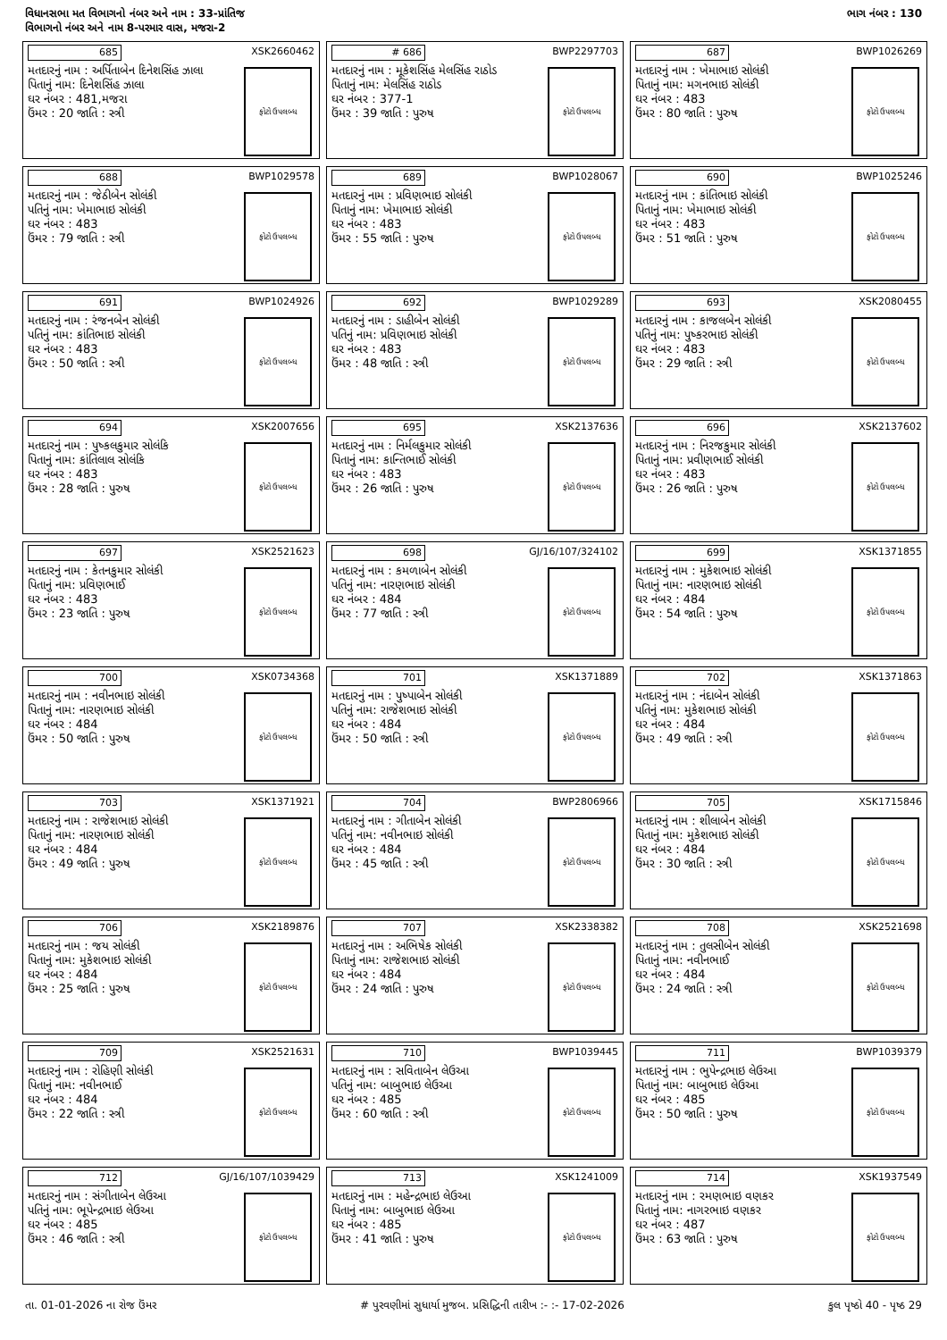વિધાનસભા મત વિભાગનો નંબર અને નામ : 33-પ્રાંતિજ
વિભાગનો નંબર અને નામ 8-પરમાર વાસ, મજરા-2
ભાગ નંબર : 130
685 XSK2660462
મતદારનું નામ : અર્પિતાબેન દિનેશસિંહ ઝાલા
પિતાનું નામ: દિનેશસિંહ ઝાલા
ઘર નંબર : 481,મજરા
ઉંમર : 20 જાતિ : સ્ત્રી
ફોટો ઉપલબ્ધ
# 686 BWP2297703
મતદારનું નામ : મૂકેશસિંહ મેલસિંહ રાઠોડ
પિતાનું નામ: મેલસિંહ રાઠોડ
ઘર નંબર : 377-1
ઉંમર : 39 જાતિ : પુરુષ
ફોટો ઉપલબ્ધ
687 BWP1026269
મતદારનું નામ : ખેમાભાઇ સોલંકી
પિતાનું નામ: મગનભાઇ સોલંકી
ઘર નંબર : 483
ઉંમર : 80 જાતિ : પુરુષ
ફોટો ઉપલબ્ધ
688 BWP1029578
મતદારનું નામ : જેઠીબેન સોલંકી
પતિનું નામ: ખેમાભાઇ સોલંકી
ઘર નંબર : 483
ઉંમર : 79 જાતિ : સ્ત્રી
ફોટો ઉપલબ્ધ
689 BWP1028067
મતદારનું નામ : પ્રવિણભાઇ સોલંકી
પિતાનું નામ: ખેમાભાઇ સોલંકી
ઘર નંબર : 483
ઉંમર : 55 જાતિ : પુરુષ
ફોટો ઉપલબ્ધ
690 BWP1025246
મતદારનું નામ : કાંતિભાઇ સોલંકી
પિતાનું નામ: ખેમાભાઇ સોલંકી
ઘર નંબર : 483
ઉંમર : 51 જાતિ : પુરુષ
ફોટો ઉપલબ્ધ
691 BWP1024926
મતદારનું નામ : રંજનબેન સોલંકી
પતિનું નામ: કાંતિભાઇ સોલંકી
ઘર નંબર : 483
ઉંમર : 50 જાતિ : સ્ત્રી
ફોટો ઉપલબ્ધ
692 BWP1029289
મતદારનું નામ : ડાહીબેન સોલંકી
પતિનું નામ: પ્રવિણભાઇ સોલંકી
ઘર નંબર : 483
ઉંમર : 48 જાતિ : સ્ત્રી
ફોટો ઉપલબ્ધ
693 XSK2080455
મતદારનું નામ : કાજલબેન સોલંકી
પતિનું નામ: પુષ્કરભાઇ સોલંકી
ઘર નંબર : 483
ઉંમર : 29 જાતિ : સ્ત્રી
ફોટો ઉપલબ્ધ
694 XSK2007656
મતદારનું નામ : પુષ્કલકુમાર સોલંકિ
પિતાનું નામ: કાંતિલાલ સોલંકિ
ઘર નંબર : 483
ઉંમર : 28 જાતિ : પુરુષ
ફોટો ઉપલબ્ધ
695 XSK2137636
મતદારનું નામ : નિર્મલકુમાર સોલંકી
પિતાનું નામ: કાન્તિભાઈ સોલંકી
ઘર નંબર : 483
ઉંમર : 26 જાતિ : પુરુષ
ફોટો ઉપલબ્ધ
696 XSK2137602
મતદારનું નામ : નિરજકુમાર સોલંકી
પિતાનું નામ: પ્રવીણભાઈ સોલંકી
ઘર નંબર : 483
ઉંમર : 26 જાતિ : પુરુષ
ફોટો ઉપલબ્ધ
697 XSK2521623
મતદારનું નામ : કેતનકુમાર સોલંકી
પિતાનું નામ: પ્રવિણભાઈ
ઘર નંબર : 483
ઉંમર : 23 જાતિ : પુરુષ
ફોટો ઉપલબ્ધ
698 GJ/16/107/324102
મતદારનું નામ : કમળાબેન સોલંકી
પતિનું નામ: નારણભાઇ સોલંકી
ઘર નંબર : 484
ઉંમર : 77 જાતિ : સ્ત્રી
ફોટો ઉપલબ્ધ
699 XSK1371855
મતદારનું નામ : મુકેશભાઇ સોલંકી
પિતાનું નામ: નારણભાઇ સોલંકી
ઘર નંબર : 484
ઉંમર : 54 જાતિ : પુરુષ
ફોટો ઉપલબ્ધ
700 XSK0734368
મતદારનું નામ : નવીનભાઇ સોલંકી
પિતાનું નામ: નારણભાઇ સોલંકી
ઘર નંબર : 484
ઉંમર : 50 જાતિ : પુરુષ
ફોટો ઉપલબ્ધ
701 XSK1371889
મતદારનું નામ : પુષ્પાબેન સોલંકી
પતિનું નામ: રાજેશભાઇ સોલંકી
ઘર નંબર : 484
ઉંમર : 50 જાતિ : સ્ત્રી
ફોટો ઉપલબ્ધ
702 XSK1371863
મતદારનું નામ : નંદાબેન સોલંકી
પતિનું નામ: મુકેશભાઇ સોલંકી
ઘર નંબર : 484
ઉંમર : 49 જાતિ : સ્ત્રી
ફોટો ઉપલબ્ધ
703 XSK1371921
મતદારનું નામ : રાજેશભાઇ સોલંકી
પિતાનું નામ: નારણભાઇ સોલંકી
ઘર નંબર : 484
ઉંમર : 49 જાતિ : પુરુષ
ફોટો ઉપલબ્ધ
704 BWP2806966
મતદારનું નામ : ગીતાબેન સોલંકી
પતિનું નામ: નવીનભાઇ સોલંકી
ઘર નંબર : 484
ઉંમર : 45 જાતિ : સ્ત્રી
ફોટો ઉપલબ્ધ
705 XSK1715846
મતદારનું નામ : શીલાબેન સોલંકી
પિતાનું નામ: મુકેશભાઇ સોલંકી
ઘર નંબર : 484
ઉંમર : 30 જાતિ : સ્ત્રી
ફોટો ઉપલબ્ધ
706 XSK2189876
મતદારનું નામ : જય સોલંકી
પિતાનું નામ: મુકેશભાઇ સોલંકી
ઘર નંબર : 484
ઉંમર : 25 જાતિ : પુરુષ
ફોટો ઉપલબ્ધ
707 XSK2338382
મતદારનું નામ : અભિષેક સોલંકી
પિતાનું નામ: રાજેશભાઇ સોલંકી
ઘર નંબર : 484
ઉંમર : 24 જાતિ : પુરુષ
ફોટો ઉપલબ્ધ
708 XSK2521698
મતદારનું નામ : તુલસીબેન સોલંકી
પિતાનું નામ: નવીનભાઈ
ઘર નંબર : 484
ઉંમર : 24 જાતિ : સ્ત્રી
ફોટો ઉપલબ્ધ
709 XSK2521631
મતદારનું નામ : રોહિણી સોલંકી
પિતાનું નામ: નવીનભાઈ
ઘર નંબર : 484
ઉંમર : 22 જાતિ : સ્ત્રી
ફોટો ઉપલબ્ધ
710 BWP1039445
મતદારનું નામ : સવિતાબેન લેઉઆ
પતિનું નામ: બાબુભાઇ લેઉઆ
ઘર નંબર : 485
ઉંમર : 60 જાતિ : સ્ત્રી
ફોટો ઉપલબ્ધ
711 BWP1039379
મતદારનું નામ : ભુપેન્દ્રભાઇ લેઉઆ
પિતાનું નામ: બાબુભાઇ લેઉઆ
ઘર નંબર : 485
ઉંમર : 50 જાતિ : પુરુષ
ફોટો ઉપલબ્ધ
712 GJ/16/107/1039429
મતદારનું નામ : સંગીતાબેન લેઉઆ
પતિનું નામ: ભૂપેન્દ્રભાઇ લેઉઆ
ઘર નંબર : 485
ઉંમર : 46 જાતિ : સ્ત્રી
ફોટો ઉપલબ્ધ
713 XSK1241009
મતદારનું નામ : મહેન્દ્રભાઇ લેઉઆ
પિતાનું નામ: બાબુભાઇ લેઉઆ
ઘર નંબર : 485
ઉંમર : 41 જાતિ : પુરુષ
ફોટો ઉપલબ્ધ
714 XSK1937549
મતદારનું નામ : રમણભાઇ વણકર
પિતાનું નામ: નાગરભાઇ વણકર
ઘર નંબર : 487
ઉંમર : 63 જાતિ : પુરુષ
ફોટો ઉપલબ્ધ
તા. 01-01-2026 ના રોજ ઉંમર # પુરવણીમાં સુધાર્યા મુજબ. પ્રસિદ્ધિની તારીખ :- :- 17-02-2026 કુલ પૃષ્ઠો 40 - પૃષ્ઠ 29